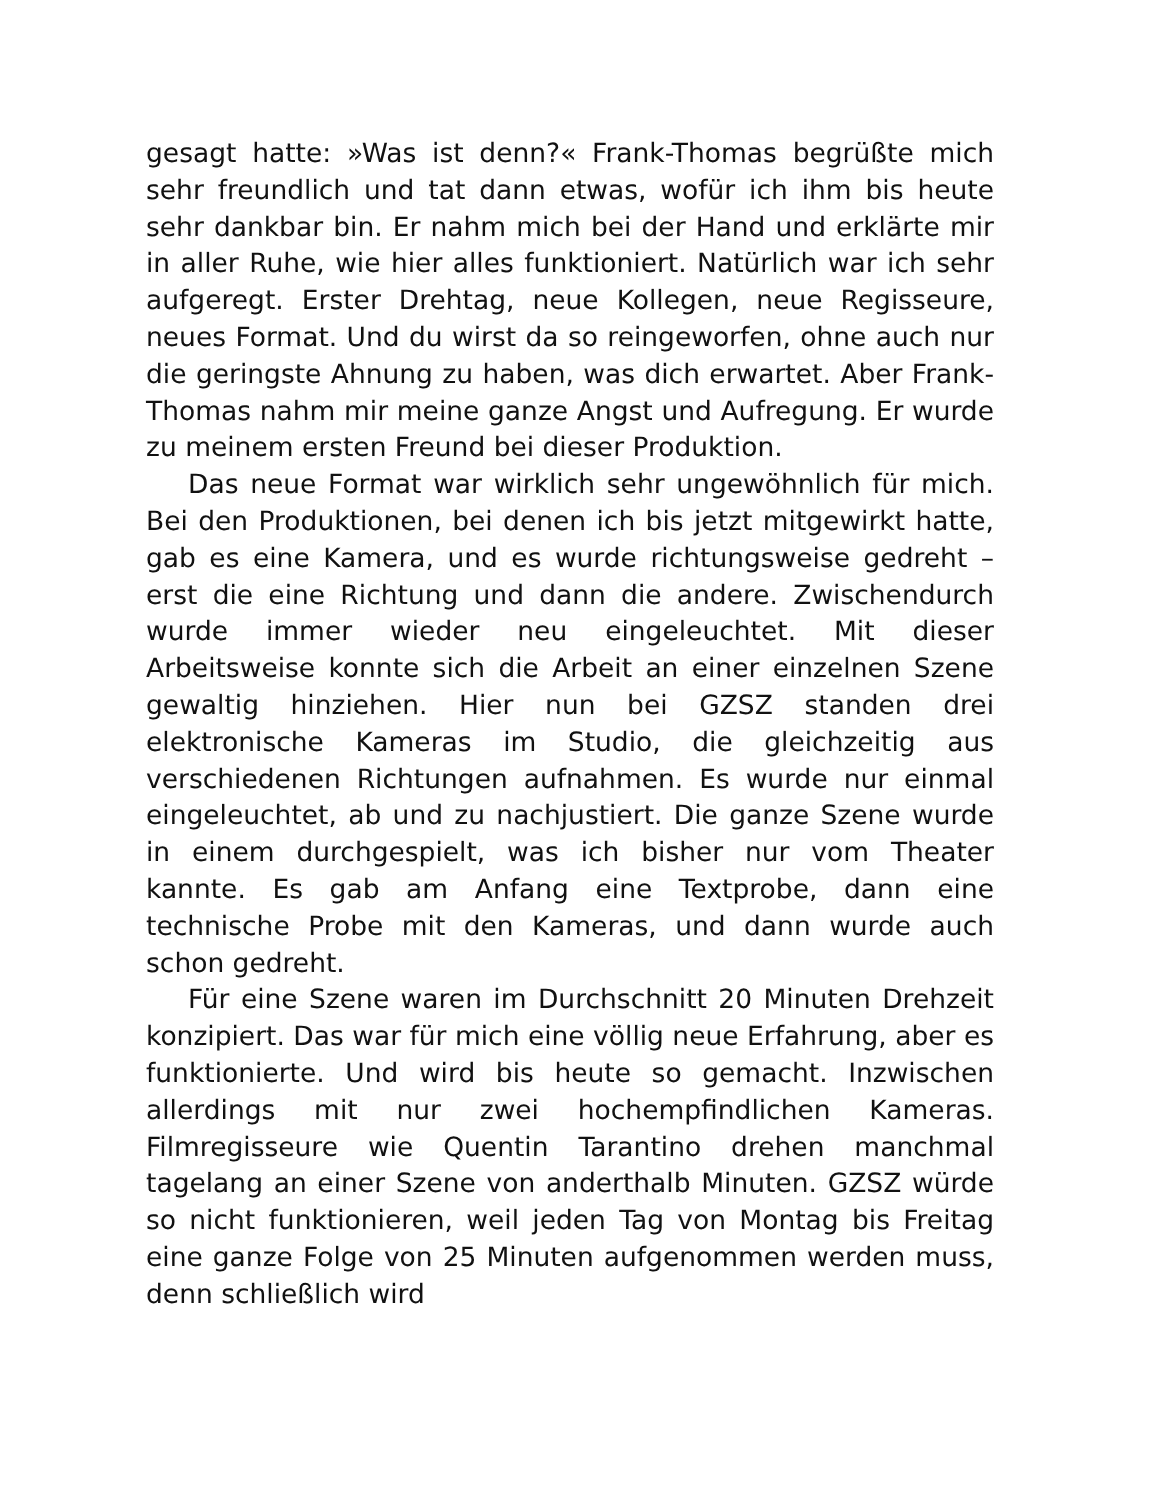gesagt hatte: »Was ist denn?« Frank-Thomas begrüßte mich sehr freundlich und tat dann etwas, wofür ich ihm bis heute sehr dankbar bin. Er nahm mich bei der Hand und erklärte mir in aller Ruhe, wie hier alles funktioniert. Natürlich war ich sehr aufgeregt. Erster Drehtag, neue Kollegen, neue Regisseure, neues Format. Und du wirst da so reingeworfen, ohne auch nur die geringste Ahnung zu haben, was dich erwartet. Aber Frank-Thomas nahm mir meine ganze Angst und Aufregung. Er wurde zu meinem ersten Freund bei dieser Produktion.
Das neue Format war wirklich sehr ungewöhnlich für mich. Bei den Produktionen, bei denen ich bis jetzt mitgewirkt hatte, gab es eine Kamera, und es wurde richtungsweise gedreht – erst die eine Richtung und dann die andere. Zwischendurch wurde immer wieder neu eingeleuchtet. Mit dieser Arbeitsweise konnte sich die Arbeit an einer einzelnen Szene gewaltig hinziehen. Hier nun bei GZSZ standen drei elektronische Kameras im Studio, die gleichzeitig aus verschiedenen Richtungen aufnahmen. Es wurde nur einmal eingeleuchtet, ab und zu nachjustiert. Die ganze Szene wurde in einem durchgespielt, was ich bisher nur vom Theater kannte. Es gab am Anfang eine Textprobe, dann eine technische Probe mit den Kameras, und dann wurde auch schon gedreht.
Für eine Szene waren im Durchschnitt 20 Minuten Drehzeit konzipiert. Das war für mich eine völlig neue Erfahrung, aber es funktionierte. Und wird bis heute so gemacht. Inzwischen allerdings mit nur zwei hochempfindlichen Kameras. Filmregisseure wie Quentin Tarantino drehen manchmal tagelang an einer Szene von anderthalb Minuten. GZSZ würde so nicht funktionieren, weil jeden Tag von Montag bis Freitag eine ganze Folge von 25 Minuten aufgenommen werden muss, denn schließlich wird